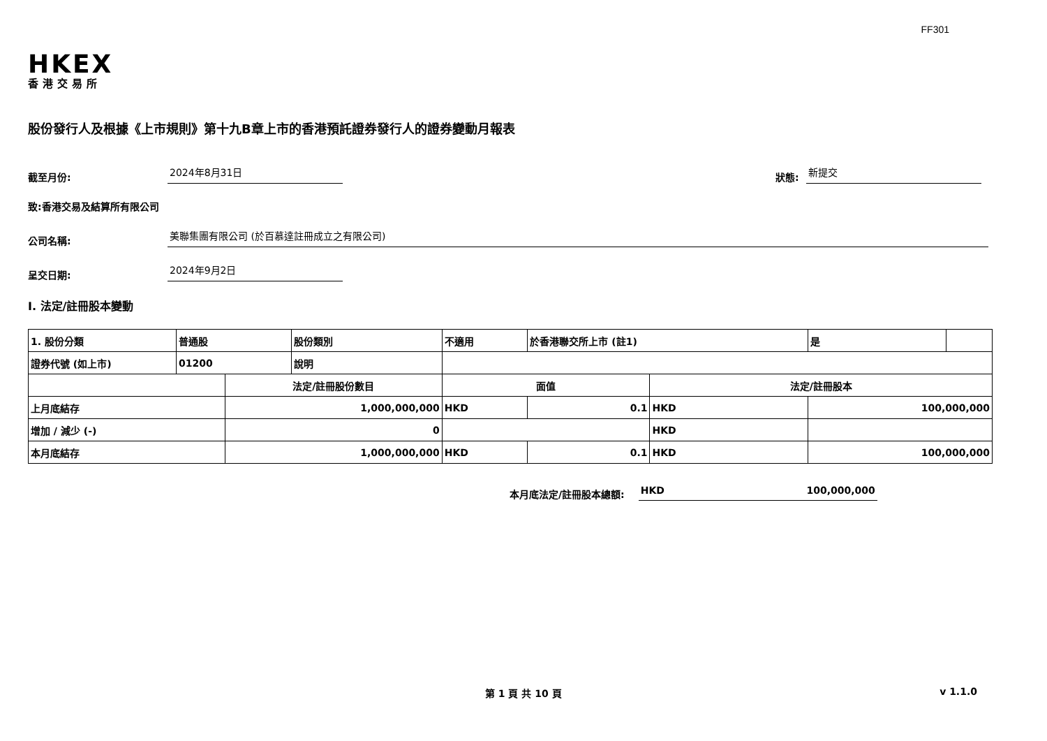FF301
HKEX
香港交易所
股份發行人及根據《上市規則》第十九B章上市的香港預託證券發行人的證券變動月報表
截至月份: 2024年8月31日 狀態: 新提交
致:香港交易及結算所有限公司
公司名稱: 美聯集團有限公司 (於百慕達註冊成立之有限公司)
呈交日期: 2024年9月2日
I. 法定/註冊股本變動
| 1. 股份分類 | 普通股 | | 股份類別 | 不適用 | | 於香港聯交所上市 (註1) | | 是 | |
| 證券代號 (如上市) | 01200 | | 說明 | | | | | | |
| | | 法定/註冊股份數目 | | | 面值 | | 法定/註冊股本 | | |
| 上月底結存 | | 1,000,000,000 | | | HKD | 0.1 | HKD | 100,000,000 | |
| 增加 / 減少 (-) | | 0 | | | | | HKD | | |
| 本月底結存 | | 1,000,000,000 | | | HKD | 0.1 | HKD | 100,000,000 | |
本月底法定/註冊股本總額: HKD 100,000,000
第 1 頁 共 10 頁 v 1.1.0